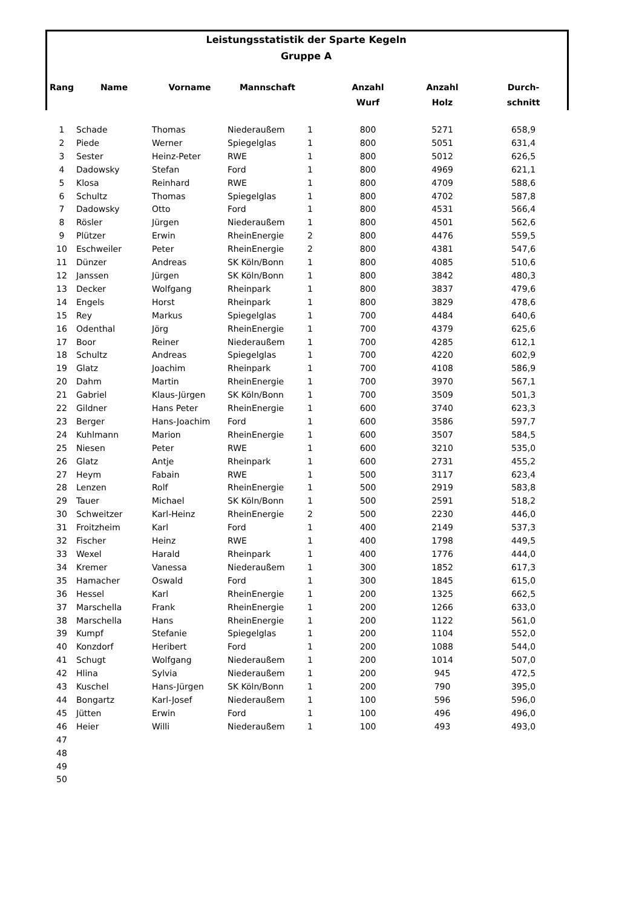Leistungsstatistik der Sparte Kegeln
Gruppe A
| Rang | Name | Vorname | Mannschaft | | Anzahl Wurf | Anzahl Holz | Durch- schnitt |
| --- | --- | --- | --- | --- | --- | --- | --- |
| 1 | Schade | Thomas | Niederaußem | 1 | 800 | 5271 | 658,9 |
| 2 | Piede | Werner | Spiegelglas | 1 | 800 | 5051 | 631,4 |
| 3 | Sester | Heinz-Peter | RWE | 1 | 800 | 5012 | 626,5 |
| 4 | Dadowsky | Stefan | Ford | 1 | 800 | 4969 | 621,1 |
| 5 | Klosa | Reinhard | RWE | 1 | 800 | 4709 | 588,6 |
| 6 | Schultz | Thomas | Spiegelglas | 1 | 800 | 4702 | 587,8 |
| 7 | Dadowsky | Otto | Ford | 1 | 800 | 4531 | 566,4 |
| 8 | Rösler | Jürgen | Niederaußem | 1 | 800 | 4501 | 562,6 |
| 9 | Plützer | Erwin | RheinEnergie | 2 | 800 | 4476 | 559,5 |
| 10 | Eschweiler | Peter | RheinEnergie | 2 | 800 | 4381 | 547,6 |
| 11 | Dünzer | Andreas | SK Köln/Bonn | 1 | 800 | 4085 | 510,6 |
| 12 | Janssen | Jürgen | SK Köln/Bonn | 1 | 800 | 3842 | 480,3 |
| 13 | Decker | Wolfgang | Rheinpark | 1 | 800 | 3837 | 479,6 |
| 14 | Engels | Horst | Rheinpark | 1 | 800 | 3829 | 478,6 |
| 15 | Rey | Markus | Spiegelglas | 1 | 700 | 4484 | 640,6 |
| 16 | Odenthal | Jörg | RheinEnergie | 1 | 700 | 4379 | 625,6 |
| 17 | Boor | Reiner | Niederaußem | 1 | 700 | 4285 | 612,1 |
| 18 | Schultz | Andreas | Spiegelglas | 1 | 700 | 4220 | 602,9 |
| 19 | Glatz | Joachim | Rheinpark | 1 | 700 | 4108 | 586,9 |
| 20 | Dahm | Martin | RheinEnergie | 1 | 700 | 3970 | 567,1 |
| 21 | Gabriel | Klaus-Jürgen | SK Köln/Bonn | 1 | 700 | 3509 | 501,3 |
| 22 | Gildner | Hans Peter | RheinEnergie | 1 | 600 | 3740 | 623,3 |
| 23 | Berger | Hans-Joachim | Ford | 1 | 600 | 3586 | 597,7 |
| 24 | Kuhlmann | Marion | RheinEnergie | 1 | 600 | 3507 | 584,5 |
| 25 | Niesen | Peter | RWE | 1 | 600 | 3210 | 535,0 |
| 26 | Glatz | Antje | Rheinpark | 1 | 600 | 2731 | 455,2 |
| 27 | Heym | Fabain | RWE | 1 | 500 | 3117 | 623,4 |
| 28 | Lenzen | Rolf | RheinEnergie | 1 | 500 | 2919 | 583,8 |
| 29 | Tauer | Michael | SK Köln/Bonn | 1 | 500 | 2591 | 518,2 |
| 30 | Schweitzer | Karl-Heinz | RheinEnergie | 2 | 500 | 2230 | 446,0 |
| 31 | Froitzheim | Karl | Ford | 1 | 400 | 2149 | 537,3 |
| 32 | Fischer | Heinz | RWE | 1 | 400 | 1798 | 449,5 |
| 33 | Wexel | Harald | Rheinpark | 1 | 400 | 1776 | 444,0 |
| 34 | Kremer | Vanessa | Niederaußem | 1 | 300 | 1852 | 617,3 |
| 35 | Hamacher | Oswald | Ford | 1 | 300 | 1845 | 615,0 |
| 36 | Hessel | Karl | RheinEnergie | 1 | 200 | 1325 | 662,5 |
| 37 | Marschella | Frank | RheinEnergie | 1 | 200 | 1266 | 633,0 |
| 38 | Marschella | Hans | RheinEnergie | 1 | 200 | 1122 | 561,0 |
| 39 | Kumpf | Stefanie | Spiegelglas | 1 | 200 | 1104 | 552,0 |
| 40 | Konzdorf | Heribert | Ford | 1 | 200 | 1088 | 544,0 |
| 41 | Schugt | Wolfgang | Niederaußem | 1 | 200 | 1014 | 507,0 |
| 42 | Hlina | Sylvia | Niederaußem | 1 | 200 | 945 | 472,5 |
| 43 | Kuschel | Hans-Jürgen | SK Köln/Bonn | 1 | 200 | 790 | 395,0 |
| 44 | Bongartz | Karl-Josef | Niederaußem | 1 | 100 | 596 | 596,0 |
| 45 | Jütten | Erwin | Ford | 1 | 100 | 496 | 496,0 |
| 46 | Heier | Willi | Niederaußem | 1 | 100 | 493 | 493,0 |
| 47 | | | | | | | |
| 48 | | | | | | | |
| 49 | | | | | | | |
| 50 | | | | | | | |